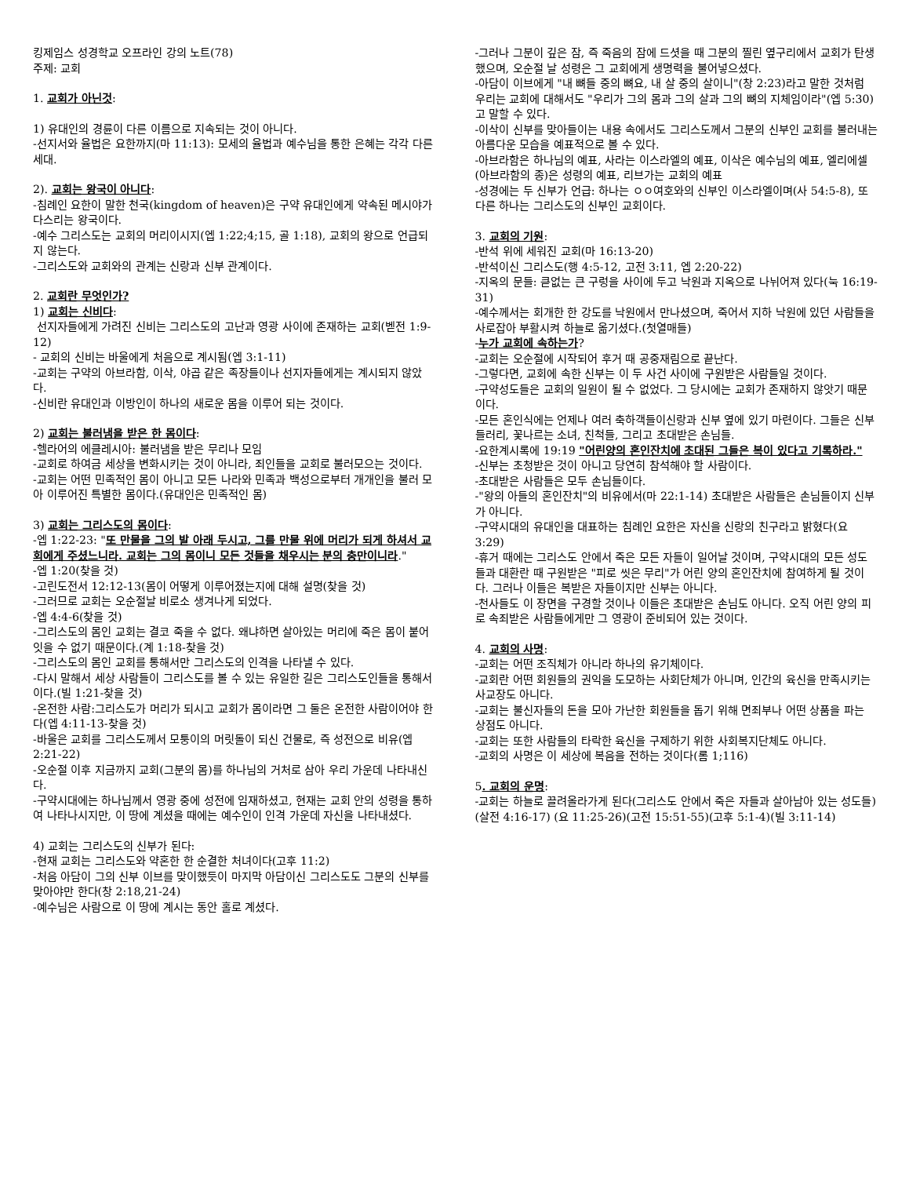킹제임스 성경학교 오프라인 강의 노트(78)
주제: 교회
1. 교회가 아닌것:
1) 유대인의 경륜이 다른 이름으로 지속되는 것이 아니다.
-선지서와 율법은 요한까지(마 11:13): 모세의 율법과 예수님을 통한 은혜는 각각 다른 세대.
2). 교회는 왕국이 아니다:
-침례인 요한이 말한 천국(kingdom of heaven)은 구약 유대인에게 약속된 메시야가 다스리는 왕국이다.
-예수 그리스도는 교회의 머리이시지(엡 1:22;4;15, 골 1:18), 교회의 왕으로 언급되지 않는다.
-그리스도와 교회와의 관계는 신랑과 신부 관계이다.
2. 교회란 무엇인가?
1) 교회는 신비다:
선지자들에게 가려진 신비는 그리스도의 고난과 영광 사이에 존재하는 교회(벧전 1:9-12)
- 교회의 신비는 바울에게 처음으로 계시됨(엡 3:1-11)
-교회는 구약의 아브라함, 이삭, 야곱 같은 족장들이나 선지자들에게는 계시되지 않았다.
-신비란 유대인과 이방인이 하나의 새로운 몸을 이루어 되는 것이다.
2) 교회는 불러냄을 받은 한 몸이다:
-헬라어의 에클레시아: 불러냄을 받은 무리나 모임
-교회로 하여금 세상을 변화시키는 것이 아니라, 죄인들을 교회로 불러모으는 것이다.
-교회는 어떤 민족적인 몸이 아니고 모든 나라와 민족과 백성으로부터 개개인을 불러 모아 이루어진 특별한 몸이다.(유대인은 민족적인 몸)
3) 교회는 그리스도의 몸이다:
-엡 1:22-23: "또 만물을 그의 발 아래 두시고, 그를 만물 위에 머리가 되게 하셔서 교회에게 주셨느니라. 교회는 그의 몸이니 모든 것들을 채우시는 분의 충만이니라."
-엡 1:20(찾을 것)
-고린도전서 12:12-13(몸이 어떻게 이루어졌는지에 대해 설명(찾을 것)
-그러므로 교회는 오순절날 비로소 생겨나게 되었다.
-엡 4:4-6(찾을 것)
-그리스도의 몸인 교회는 결코 죽을 수 없다. 왜냐하면 살아있는 머리에 죽은 몸이 붙어잇을 수 없기 때문이다.(계 1:18-찾을 것)
-그리스도의 몸인 교회를 통해서만 그리스도의 인격을 나타낼 수 있다.
-다시 말해서 세상 사람들이 그리스도를 볼 수 있는 유일한 길은 그리스도인들을 통해서이다.(빌 1:21-찾을 것)
-온전한 사람:그리스도가 머리가 되시고 교회가 몸이라면 그 둘은 온전한 사람이어야 한다(엡 4:11-13-찾을 것)
-바울은 교회를 그리스도께서 모퉁이의 머릿돌이 되신 건물로, 즉 성전으로 비유(엡 2:21-22)
-오순절 이후 지금까지 교회(그분의 몸)를 하나님의 거처로 삼아 우리 가운데 나타내신다.
-구약시대에는 하나님께서 영광 중에 성전에 임재하셨고, 현재는 교회 안의 성령을 통하여 나타나시지만, 이 땅에 계셨을 때에는 예수인이 인격 가운데 자신을 나타내셨다.
4) 교회는 그리스도의 신부가 된다:
-현재 교회는 그리스도와 약혼한 한 순결한 처녀이다(고후 11:2)
-처음 아담이 그의 신부 이브를 맞이했듯이 마지막 아담이신 그리스도도 그분의 신부를 맞아야만 한다(창 2:18,21-24)
-예수님은 사람으로 이 땅에 계시는 동안 홀로 계셨다.
-그러나 그분이 깊은 잠, 즉 죽음의 잠에 드셧을 때 그분의 찔린 옆구리에서 교회가 탄생했으며, 오순절 날 성령은 그 교회에게 생명력을 불어넣으셨다.
-아담이 이브에게 "내 뼈들 중의 뼈요, 내 살 중의 살이니"(창 2:23)라고 말한 것처럼 우리는 교회에 대해서도 "우리가 그의 몸과 그의 살과 그의 뼈의 지체임이라"(엡 5:30)고 말할 수 있다.
-이삭이 신부를 맞아들이는 내용 속에서도 그리스도께서 그분의 신부인 교회를 불러내는 아름다운 모습을 예표적으로 볼 수 있다.
-아브라함은 하나님의 예표, 사라는 이스라엘의 예표, 이삭은 예수님의 예표, 엘리에셀(아브라함의 종)은 성령의 예표, 리브가는 교회의 예표
-성경에는 두 신부가 언급: 하나는 ㅇㅇ여호와의 신부인 이스라엘이며(사 54:5-8), 또 다른 하나는 그리스도의 신부인 교회이다.
3. 교회의 기원:
-반석 위에 세워진 교회(마 16:13-20)
-반석이신 그리스도(행 4:5-12, 고전 3:11, 엡 2:20-22)
-지옥의 문들: 큳없는 큰 구렁을 사이에 두고 낙원과 지옥으로 나뉘어져 있다(눅 16:19-31)
-예수께서는 회개한 한 강도를 낙원에서 만나셨으며, 죽어서 지하 낙원에 있던 사람들을 사로잡아 부활시켜 하늘로 옮기셨다.(첫열매들)
-누가 교회에 속하는가?
-교회는 오순절에 시작되어 후거 때 공중재림으로 끝난다.
-그렇다면, 교회에 속한 신부는 이 두 사건 사이에 구원받은 사람들일 것이다.
-구약성도들은 교회의 일원이 될 수 없었다. 그 당시에는 교회가 존재하지 않앗기 때문이다.
-모든 혼인식에는 언제나 여러 축하객들이신랑과 신부 옆에 있기 마련이다. 그들은 신부 들러리, 꽃나르는 소녀, 친척들, 그리고 초대받은 손님들.
-요한계시록에 19:19 "어린양의 혼인잔치에 초대된 그들은 복이 있다고 기록하라."
-신부는 초청받은 것이 아니고 당연히 참석해야 할 사람이다.
-초대받은 사람들은 모두 손님들이다.
-"왕의 아들의 혼인잔치"의 비유에서(마 22:1-14) 초대받은 사람들은 손님들이지 신부가 아니다.
-구약시대의 유대인을 대표하는 침례인 요한은 자신을 신랑의 친구라고 밝혔다(요 3:29)
-휴거 때에는 그리스도 안에서 죽은 모든 자들이 일어날 것이며, 구약시대의 모든 성도들과 대환란 때 구원받은 "피로 씻은 무리"가 어린 양의 혼인잔치에 참여하게 될 것이다. 그러나 이들은 복받은 자들이지만 신부는 아니다.
-천사들도 이 장면을 구경할 것이나 이들은 초대받은 손님도 아니다. 오직 어린 양의 피로 속죄받은 사람들에게만 그 영광이 준비되어 있는 것이다.
4. 교회의 사명:
-교회는 어떤 조직체가 아니라 하나의 유기체이다.
-교회란 어떤 회원들의 권익을 도모하는 사회단체가 아니며, 인간의 육신을 만족시키는 사교장도 아니다.
-교회는 불신자들의 돈을 모아 가난한 회원들을 돕기 위해 면죄부나 어떤 상품을 파는 상점도 아니다.
-교회는 또한 사람들의 타락한 육신을 구제하기 위한 사회복지단체도 아니다.
-교회의 사명은 이 세상에 복음을 전하는 것이다(롬 1;116)
5. 교회의 운명:
-교회는 하늘로 끌려올라가게 된다(그리스도 안에서 죽은 자들과 살아남아 있는 성도들)(살전 4:16-17) (요 11:25-26)(고전 15:51-55)(고후 5:1-4)(빌 3:11-14)